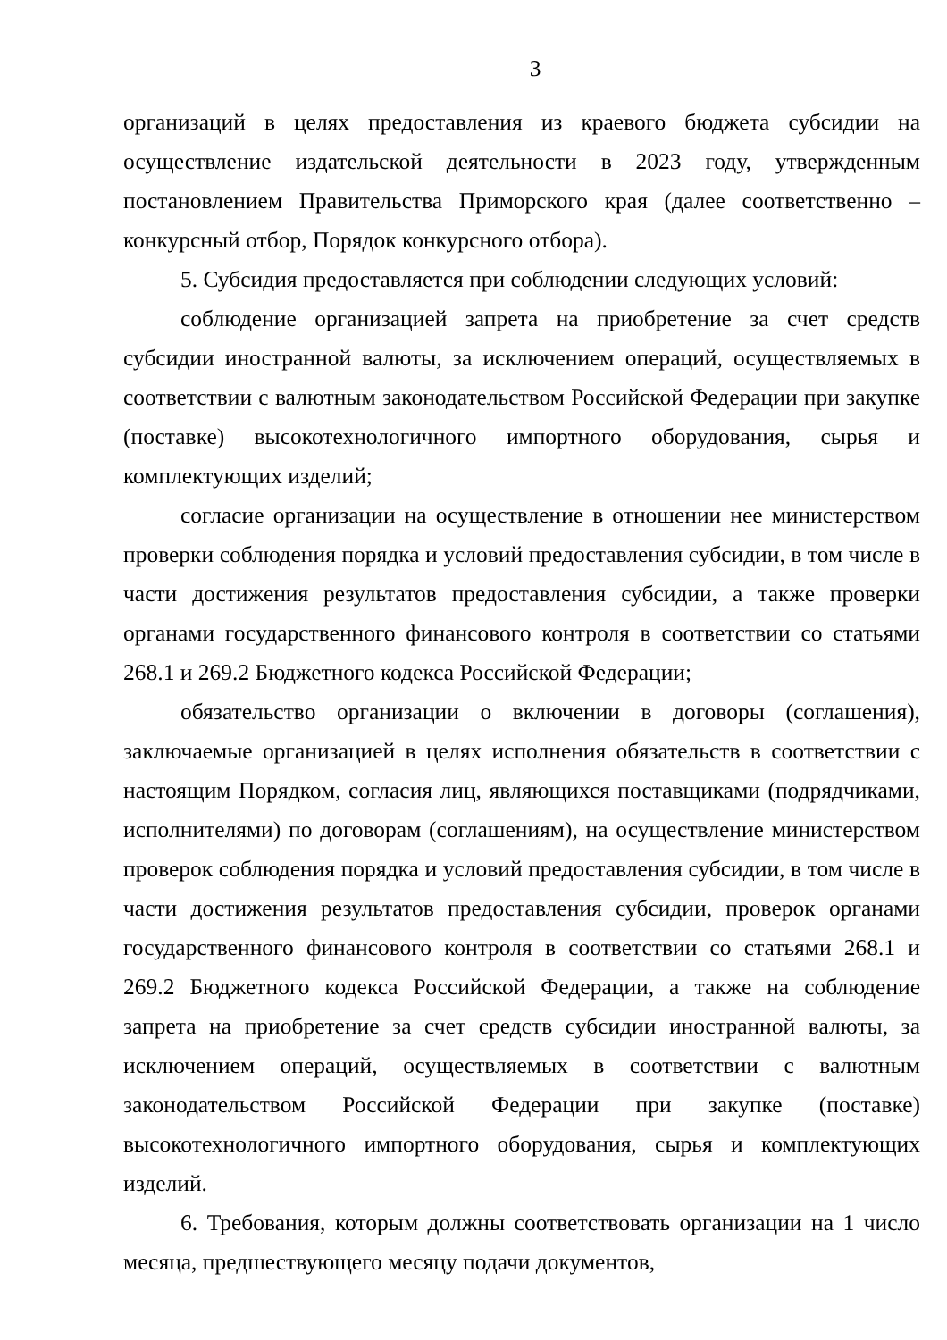3
организаций в целях предоставления из краевого бюджета субсидии на осуществление издательской деятельности в 2023 году, утвержденным постановлением Правительства Приморского края (далее соответственно – конкурсный отбор, Порядок конкурсного отбора).
5. Субсидия предоставляется при соблюдении следующих условий:
соблюдение организацией запрета на приобретение за счет средств субсидии иностранной валюты, за исключением операций, осуществляемых в соответствии с валютным законодательством Российской Федерации при закупке (поставке) высокотехнологичного импортного оборудования, сырья и комплектующих изделий;
согласие организации на осуществление в отношении нее министерством проверки соблюдения порядка и условий предоставления субсидии, в том числе в части достижения результатов предоставления субсидии, а также проверки органами государственного финансового контроля в соответствии со статьями 268.1 и 269.2 Бюджетного кодекса Российской Федерации;
обязательство организации о включении в договоры (соглашения), заключаемые организацией в целях исполнения обязательств в соответствии с настоящим Порядком, согласия лиц, являющихся поставщиками (подрядчиками, исполнителями) по договорам (соглашениям), на осуществление министерством проверок соблюдения порядка и условий предоставления субсидии, в том числе в части достижения результатов предоставления субсидии, проверок органами государственного финансового контроля в соответствии со статьями 268.1 и 269.2 Бюджетного кодекса Российской Федерации, а также на соблюдение запрета на приобретение за счет средств субсидии иностранной валюты, за исключением операций, осуществляемых в соответствии с валютным законодательством Российской Федерации при закупке (поставке) высокотехнологичного импортного оборудования, сырья и комплектующих изделий.
6. Требования, которым должны соответствовать организации на 1 число месяца, предшествующего месяцу подачи документов,